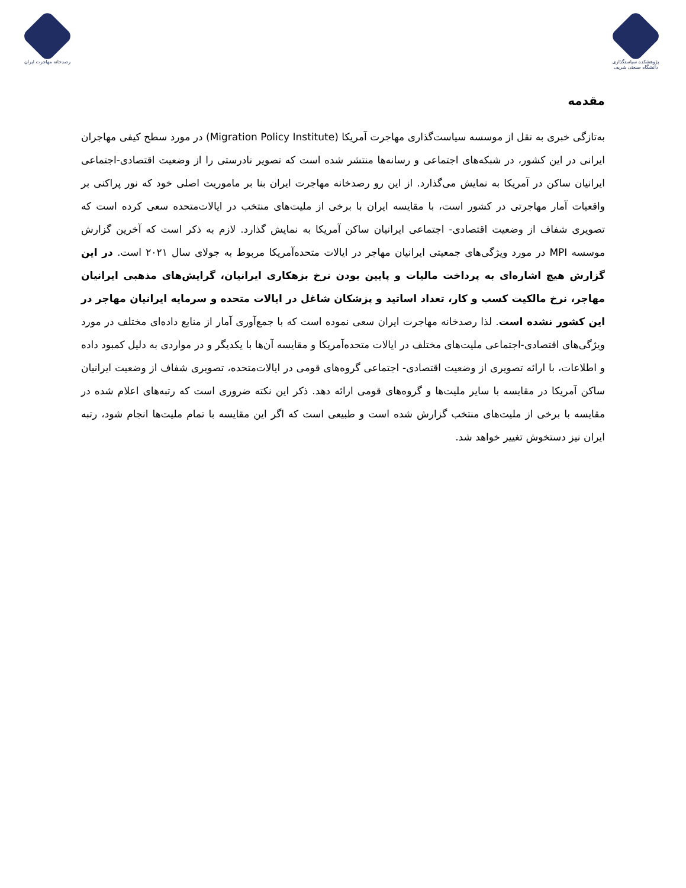پژوهشکده سیاستگذاری دانشگاه صنعتی شریف
رصدخانه مهاجرت ایران
مقدمه
به‌تازگی خبری به نقل از موسسه سیاست‌گذاری مهاجرت آمریکا (Migration Policy Institute) در مورد سطح کیفی مهاجران ایرانی در این کشور، در شبکه‌های اجتماعی و رسانه‌ها منتشر شده است که تصویر نادرستی را از وضعیت اقتصادی-اجتماعی ایرانیان ساکن در آمریکا به نمایش می‌گذارد. از این رو رصدخانه مهاجرت ایران بنا بر ماموریت اصلی خود که نور پراکنی بر واقعیات آمار مهاجرتی در کشور است، با مقایسه ایران با برخی از ملیت‌های منتخب در ایالات‌متحده سعی کرده است که تصویری شفاف از وضعیت اقتصادی- اجتماعی ایرانیان ساکن آمریکا به نمایش گذارد. لازم به ذکر است که آخرین گزارش موسسه MPI در مورد ویژگی‌های جمعیتی ایرانیان مهاجر در ایالات متحده‌آمریکا مربوط به جولای سال ۲۰۲۱ است. در این گزارش هیچ اشاره‌ای به پرداخت مالیات و پایین بودن نرخ بزهکاری ایرانیان، گرایش‌های مذهبی ایرانیان مهاجر، نرخ مالکیت کسب و کار، تعداد اساتید و پزشکان شاغل در ایالات متحده و سرمایه ایرانیان مهاجر در این کشور نشده است. لذا رصدخانه مهاجرت ایران سعی نموده است که با جمع‌آوری آمار از منابع داده‌ای مختلف در مورد ویژگی‌های اقتصادی-اجتماعی ملیت‌های مختلف در ایالات متحده‌آمریکا و مقایسه آن‌ها با یکدیگر و در مواردی به دلیل کمبود داده و اطلاعات، با ارائه تصویری از وضعیت اقتصادی- اجتماعی گروه‌های قومی در ایالات‌متحده، تصویری شفاف از وضعیت ایرانیان ساکن آمریکا در مقایسه با سایر ملیت‌ها و گروه‌های قومی ارائه دهد. ذکر این نکته ضروری است که رتبه‌های اعلام شده در مقایسه با برخی از ملیت‌های منتخب گزارش شده است و طبیعی است که اگر این مقایسه با تمام ملیت‌ها انجام شود، رتبه ایران نیز دستخوش تغییر خواهد شد.